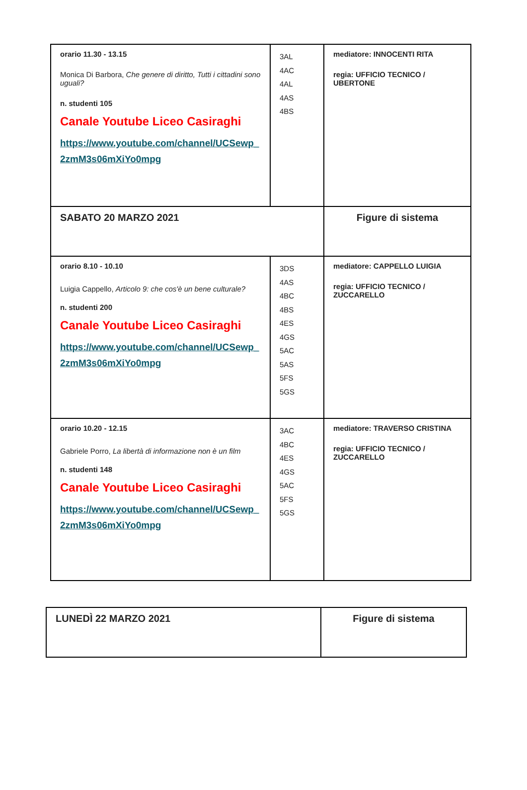| orario 11.30 - 13.15 Monica Di Barbora, Che genere di diritto, Tutti i cittadini sono uguali? n. studenti 105 Canale Youtube Liceo Casiraghi https://www.youtube.com/channel/UCSewp_ 2zmM3s06mXiYo0mpg | 3AL 4AC 4AL 4AS 4BS | mediatore: INNOCENTI RITA regia: UFFICIO TECNICO / UBERTONE |
| SABATO 20 MARZO 2021 | | Figure di sistema |
| orario 8.10 - 10.10 Luigia Cappello, Articolo 9: che cos'è un bene culturale? n. studenti 200 Canale Youtube Liceo Casiraghi https://www.youtube.com/channel/UCSewp_ 2zmM3s06mXiYo0mpg | 3DS 4AS 4BC 4BS 4ES 4GS 5AC 5AS 5FS 5GS | mediatore: CAPPELLO LUIGIA regia: UFFICIO TECNICO / ZUCCARELLO |
| orario 10.20 - 12.15 Gabriele Porro, La libertà di informazione non è un film n. studenti 148 Canale Youtube Liceo Casiraghi https://www.youtube.com/channel/UCSewp_ 2zmM3s06mXiYo0mpg | 3AC 4BC 4ES 4GS 5AC 5FS 5GS | mediatore: TRAVERSO CRISTINA regia: UFFICIO TECNICO / ZUCCARELLO |
| LUNEDÌ 22 MARZO 2021 | Figure di sistema |